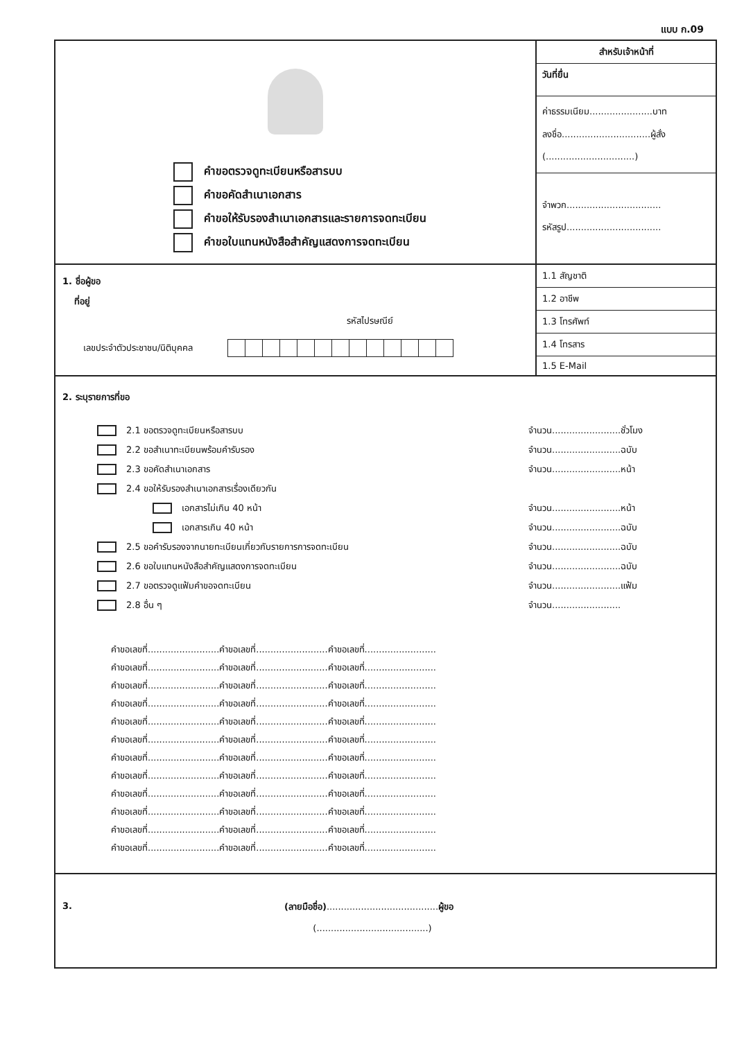แบบ ก.09
คำขอตรวจดูทะเบียนหรือสารบบ
คำขอคัดสำเนาเอกสาร
คำขอให้รับรองสำเนาเอกสารและรายการจดทะเบียน
คำขอใบแทนหนังสือสำคัญแสดงการจดทะเบียน
สำหรับเจ้าหน้าที่
วันที่ยื่น
ค่าธรรมเนียม......................บาท
ลงชื่อ...............................ผู้สั่ง
(...............................)
จำพวก.................................
รหัสรูป.................................
1. ชื่อผู้ขอ
ที่อยู่
รหัสไปรษณีย์
เลขประจำตัวประชาชน/นิติบุคคล
1.1 สัญชาติ
1.2 อาชีพ
1.3 โทรศัพท์
1.4 โทรสาร
1.5 E-Mail
2. ระบุรายการที่ขอ
2.1 ขอตรวจดูทะเบียนหรือสารบบ จำนวน........................ชั่วโมง
2.2 ขอสำเนาทะเบียนพร้อมคำรับรอง
จำนวน........................ฉบับ
2.3 ขอคัดสำเนาเอกสาร จำนวน........................หน้า
2.4 ขอให้รับรองสำเนาเอกสารเรื่องเดียวกัน
เอกสารไม่เกิน 40 หน้า จำนวน........................หน้า
เอกสารเกิน 40 หน้า จำนวน........................ฉบับ
2.5 ขอคำรับรองจากนายทะเบียนเกี่ยวกับรายการการจดทะเบียน
จำนวน........................ฉบับ
2.6 ขอใบแทนหนังสือสำคัญแสดงการจดทะเบียน
จำนวน........................ฉบับ
2.7 ขอตรวจดูแฟ้มคำขอจดทะเบียน จำนวน........................แฟ้ม
2.8 อื่น ๆ จำนวน........................
คำขอเลขที่.........................คำขอเลขที่.........................คำขอเลขที่.........................
คำขอเลขที่.........................คำขอเลขที่.........................คำขอเลขที่.........................
คำขอเลขที่.........................คำขอเลขที่.........................คำขอเลขที่.........................
คำขอเลขที่.........................คำขอเลขที่.........................คำขอเลขที่.........................
คำขอเลขที่.........................คำขอเลขที่.........................คำขอเลขที่.........................
คำขอเลขที่.........................คำขอเลขที่.........................คำขอเลขที่.........................
คำขอเลขที่.........................คำขอเลขที่.........................คำขอเลขที่.........................
คำขอเลขที่.........................คำขอเลขที่.........................คำขอเลขที่.........................
คำขอเลขที่.........................คำขอเลขที่.........................คำขอเลขที่.........................
คำขอเลขที่.........................คำขอเลขที่.........................คำขอเลขที่.........................
คำขอเลขที่.........................คำขอเลขที่.........................คำขอเลขที่.........................
คำขอเลขที่.........................คำขอเลขที่.........................คำขอเลขที่.........................
3.
(ลายมือชื่อ).......................................ผู้ขอ
(.......................................)